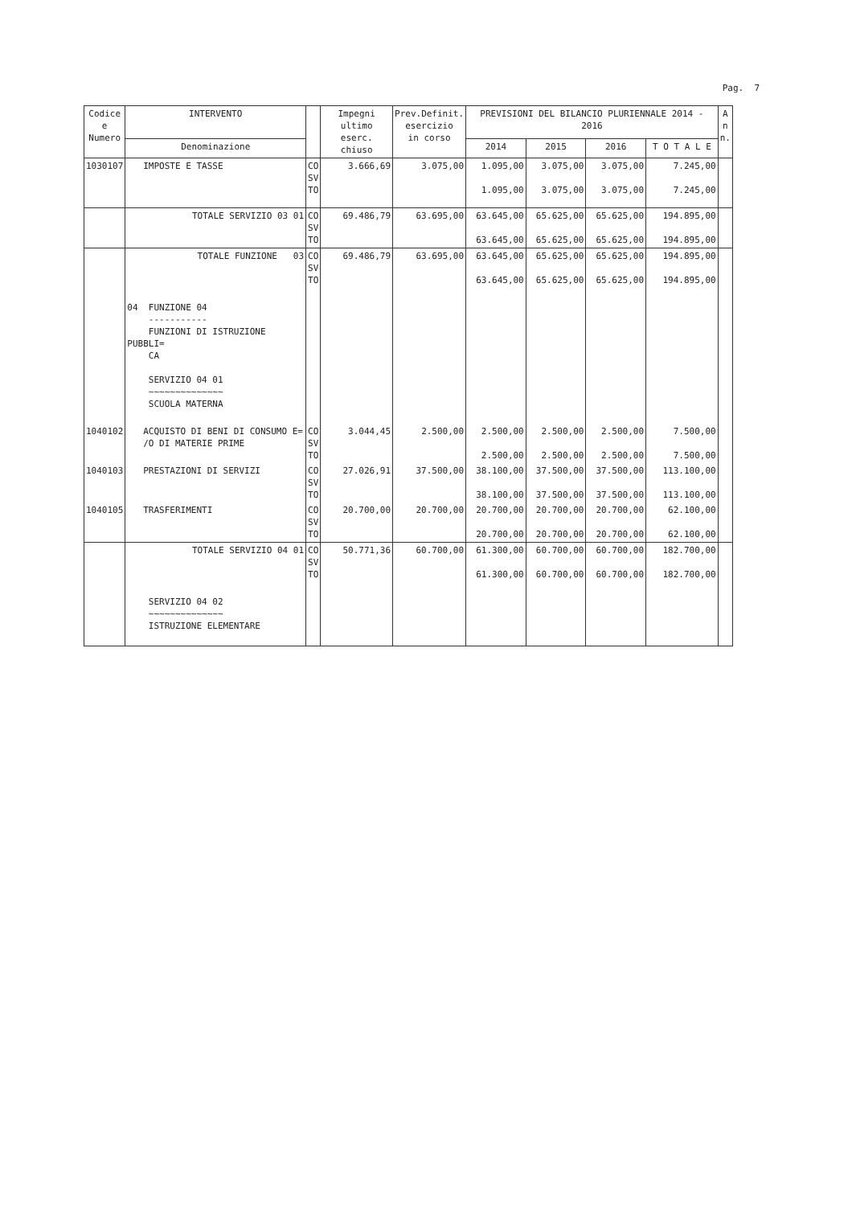Pag. 7
| Codice e Numero | INTERVENTO | | Impegni ultimo eserc. chiuso | Prev.Definit. esercizio in corso | PREVISIONI DEL BILANCIO PLURIENNALE 2014 - 2016 | | | | A n n. |
| --- | --- | --- | --- | --- | --- | --- | --- | --- | --- |
| | Denominazione | | | | 2014 | 2015 | 2016 | T O T A L E | |
| 1030107 | IMPOSTE E TASSE | CO SV TO | 3.666,69 | 3.075,00 | 1.095,00 1.095,00 | 3.075,00 3.075,00 | 3.075,00 3.075,00 | 7.245,00 7.245,00 | |
| | TOTALE SERVIZIO 03 01 | CO SV TO | 69.486,79 | 63.695,00 | 63.645,00 63.645,00 | 65.625,00 65.625,00 | 65.625,00 65.625,00 | 194.895,00 194.895,00 | |
| | TOTALE FUNZIONE 03 | CO SV TO | 69.486,79 | 63.695,00 | 63.645,00 63.645,00 | 65.625,00 65.625,00 | 65.625,00 65.625,00 | 194.895,00 194.895,00 | |
| | 04 FUNZIONE 04 ----------- FUNZIONI DI ISTRUZIONE PUBBLI= CA SERVIZIO 04 01 ~~~~~~~~~~~~~~ SCUOLA MATERNA | | | | | | | | |
| 1040102 | ACQUISTO DI BENI DI CONSUMO E= /O DI MATERIE PRIME | CO SV TO | 3.044,45 | 2.500,00 | 2.500,00 2.500,00 | 2.500,00 2.500,00 | 2.500,00 2.500,00 | 7.500,00 7.500,00 | |
| 1040103 | PRESTAZIONI DI SERVIZI | CO SV TO | 27.026,91 | 37.500,00 | 38.100,00 38.100,00 | 37.500,00 37.500,00 | 37.500,00 37.500,00 | 113.100,00 113.100,00 | |
| 1040105 | TRASFERIMENTI | CO SV TO | 20.700,00 | 20.700,00 | 20.700,00 20.700,00 | 20.700,00 20.700,00 | 20.700,00 20.700,00 | 62.100,00 62.100,00 | |
| | TOTALE SERVIZIO 04 01 | CO SV TO | 50.771,36 | 60.700,00 | 61.300,00 61.300,00 | 60.700,00 60.700,00 | 60.700,00 60.700,00 | 182.700,00 182.700,00 | |
| | SERVIZIO 04 02 ~~~~~~~~~~~~~~ ISTRUZIONE ELEMENTARE | | | | | | | | |